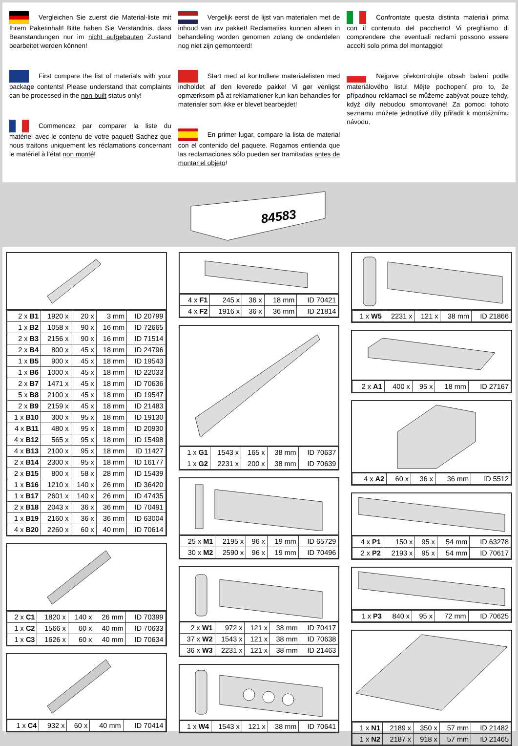Vergleichen Sie zuerst die Material-liste mit Ihrem Paketinhalt! Bitte haben Sie Verständnis, dass Beanstandungen nur im nicht aufgebauten Zustand bearbeitet werden können!
First compare the list of materials with your package contents! Please understand that complaints can be processed in the non-built status only!
Commencez par comparer la liste du matériel avec le contenu de votre paquet! Sachez que nous traitons uniquement les réclamations concernant le matériel à l’état non monté!
Vergelijk eerst de lijst van materialen met de inhoud van uw pakket! Reclamaties kunnen alleen in behandeling worden genomen zolang de onderdelen nog niet zijn gemonteerd!
Start med at kontrollere materialelisten med indholdet af den leverede pakke! Vi gør venligst opmærksom på at reklamationer kun kan behandles for materialer som ikke er blevet bearbejdet!
En primer lugar, compare la lista de material con el contenido del paquete. Rogamos entienda que las reclamaciones sólo pueden ser tramitadas antes de montar el objeto!
Confrontate questa distinta materiali prima con il contenuto del pacchetto! Vi preghiamo di comprendere che eventuali reclami possono essere accolti solo prima del montaggio!
Nejprve překontrolujte obsah balení podle materiálového listu! Mějte pochopení pro to, že případnou reklamací se můžeme zabývat pouze tehdy, když díly nebudou smontované! Za pomoci tohoto seznamu můžete jednotlivé díly přiřadit k montážnímu návodu.
84583
| 2 x B1 | 1920 x | 20 x | 3 mm | ID 20799 |
| 1 x B2 | 1058 x | 90 x | 16 mm | ID 72665 |
| 2 x B3 | 2156 x | 90 x | 16 mm | ID 71514 |
| 2 x B4 | 800 x | 45 x | 18 mm | ID 24796 |
| 1 x B5 | 900 x | 45 x | 18 mm | ID 19543 |
| 1 x B6 | 1000 x | 45 x | 18 mm | ID 22033 |
| 2 x B7 | 1471 x | 45 x | 18 mm | ID 70636 |
| 5 x B8 | 2100 x | 45 x | 18 mm | ID 19547 |
| 2 x B9 | 2159 x | 45 x | 18 mm | ID 21483 |
| 1 x B10 | 300 x | 95 x | 18 mm | ID 19130 |
| 4 x B11 | 480 x | 95 x | 18 mm | ID 20930 |
| 4 x B12 | 565 x | 95 x | 18 mm | ID 15498 |
| 4 x B13 | 2100 x | 95 x | 18 mm | ID 11427 |
| 2 x B14 | 2300 x | 95 x | 18 mm | ID 16177 |
| 2 x B15 | 800 x | 58 x | 28 mm | ID 15439 |
| 1 x B16 | 1210 x | 140 x | 26 mm | ID 36420 |
| 1 x B17 | 2601 x | 140 x | 26 mm | ID 47435 |
| 2 x B18 | 2043 x | 36 x | 36 mm | ID 70491 |
| 1 x B19 | 2160 x | 36 x | 36 mm | ID 63004 |
| 4 x B20 | 2260 x | 60 x | 40 mm | ID 70614 |
| 2 x C1 | 1820 x | 140 x | 26 mm | ID 70399 |
| 1 x C2 | 1566 x | 60 x | 40 mm | ID 70633 |
| 1 x C3 | 1626 x | 60 x | 40 mm | ID 70634 |
| 1 x C4 | 932 x | 60 x | 40 mm | ID 70414 |
| 4 x F1 | 245 x | 36 x | 18 mm | ID 70421 |
| 4 x F2 | 1916 x | 36 x | 36 mm | ID 21814 |
| 1 x G1 | 1543 x | 165 x | 38 mm | ID 70637 |
| 1 x G2 | 2231 x | 200 x | 38 mm | ID 70639 |
| 25 x M1 | 2195 x | 96 x | 19 mm | ID 65729 |
| 30 x M2 | 2590 x | 96 x | 19 mm | ID 70496 |
| 2 x W1 | 972 x | 121 x | 38 mm | ID 70417 |
| 37 x W2 | 1543 x | 121 x | 38 mm | ID 70638 |
| 36 x W3 | 2231 x | 121 x | 38 mm | ID 21463 |
| 1 x W4 | 1543 x | 121 x | 38 mm | ID 70641 |
| 1 x W5 | 2231 x | 121 x | 38 mm | ID 21866 |
| 2 x A1 | 400 x | 95 x | 18 mm | ID 27167 |
| 4 x A2 | 60 x | 36 x | 36 mm | ID 5512 |
| 4 x P1 | 150 x | 95 x | 54 mm | ID 63278 |
| 2 x P2 | 2193 x | 95 x | 54 mm | ID 70617 |
| 1 x P3 | 840 x | 95 x | 72 mm | ID 70625 |
| 1 x N1 | 2189 x | 350 x | 57 mm | ID 21482 |
| 1 x N2 | 2187 x | 918 x | 57 mm | ID 21465 |